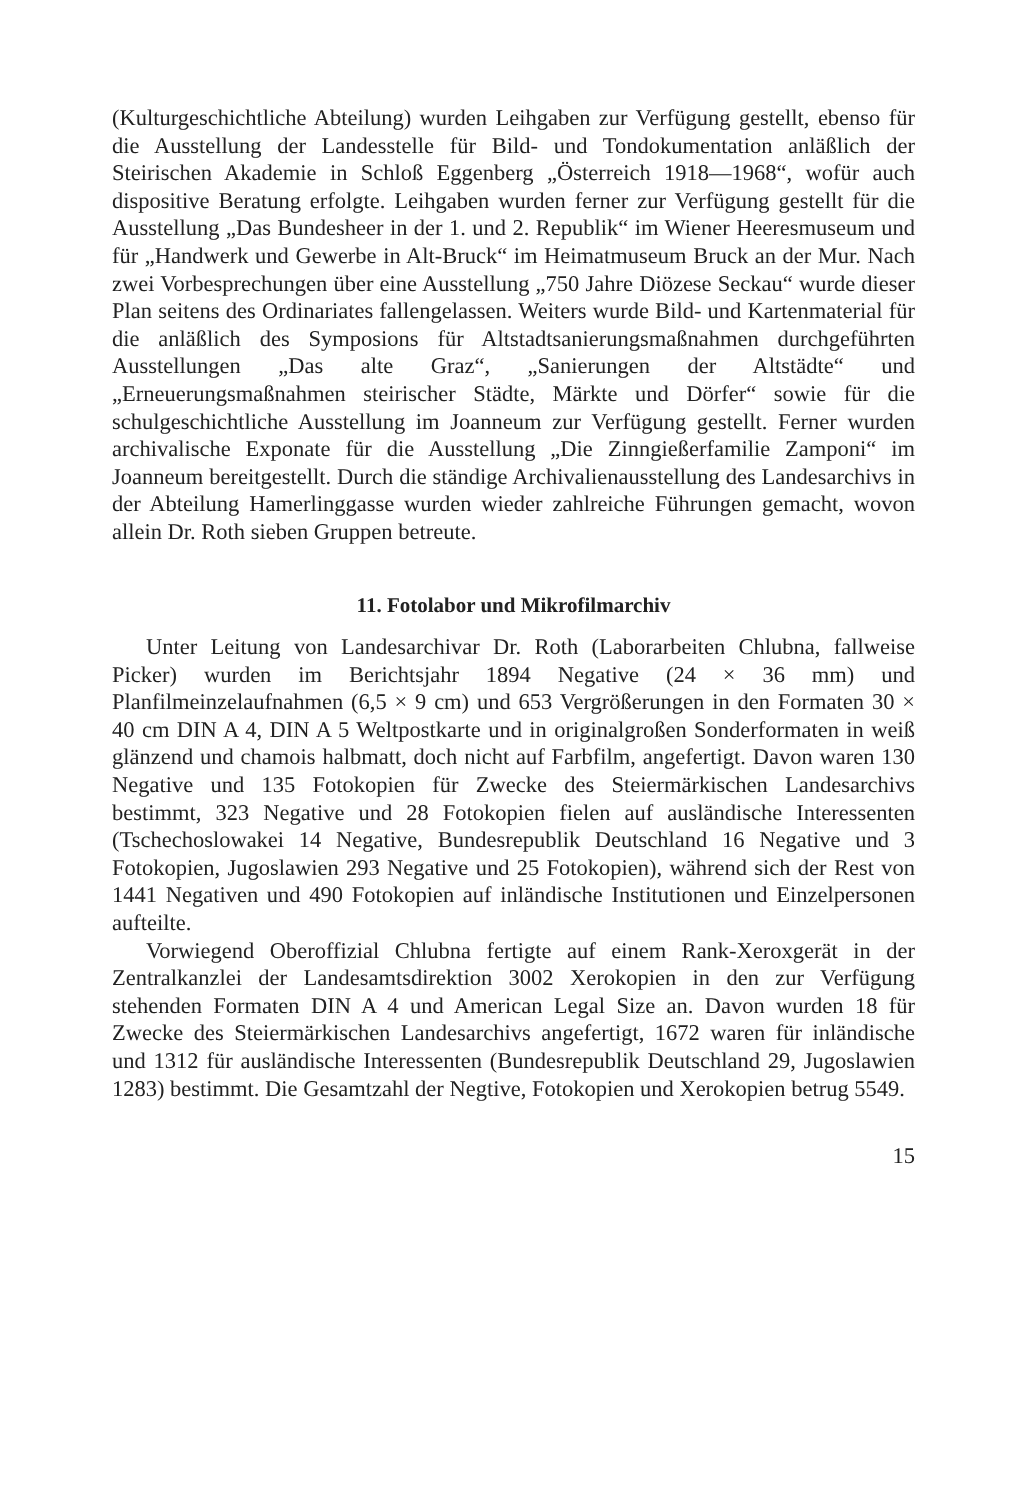(Kulturgeschichtliche Abteilung) wurden Leihgaben zur Verfügung gestellt, ebenso für die Ausstellung der Landesstelle für Bild- und Tondokumentation anläßlich der Steirischen Akademie in Schloß Eggenberg „Österreich 1918—1968“, wofür auch dispositive Beratung erfolgte. Leihgaben wurden ferner zur Verfügung gestellt für die Ausstellung „Das Bundesheer in der 1. und 2. Republik“ im Wiener Heeresmuseum und für „Handwerk und Gewerbe in Alt-Bruck“ im Heimatmuseum Bruck an der Mur. Nach zwei Vorbesprechungen über eine Ausstellung „750 Jahre Diözese Seckau“ wurde dieser Plan seitens des Ordinariates fallengelassen. Weiters wurde Bild- und Kartenmaterial für die anläßlich des Symposions für Altstadtsanierungsmaßnahmen durchgeführten Ausstellungen „Das alte Graz“, „Sanierungen der Altstädte“ und „Erneuerungsmaßnahmen steirischer Städte, Märkte und Dörfer“ sowie für die schulgeschichtliche Ausstellung im Joanneum zur Verfügung gestellt. Ferner wurden archivalische Exponate für die Ausstellung „Die Zinngießerfamilie Zamponi“ im Joanneum bereitgestellt. Durch die ständige Archivalienausstellung des Landesarchivs in der Abteilung Hamerlinggasse wurden wieder zahlreiche Führungen gemacht, wovon allein Dr. Roth sieben Gruppen betreute.
11. Fotolabor und Mikrofilmarchiv
Unter Leitung von Landesarchivar Dr. Roth (Laborarbeiten Chlubna, fallweise Picker) wurden im Berichtsjahr 1894 Negative (24 × 36 mm) und Planfilmeinzelaufnahmen (6,5 × 9 cm) und 653 Vergrößerungen in den Formaten 30 × 40 cm DIN A 4, DIN A 5 Weltpostkarte und in originalgroßen Sonderformaten in weiß glänzend und chamois halbmatt, doch nicht auf Farbfilm, angefertigt. Davon waren 130 Negative und 135 Fotokopien für Zwecke des Steiermärkischen Landesarchivs bestimmt, 323 Negative und 28 Fotokopien fielen auf ausländische Interessenten (Tschechoslowakei 14 Negative, Bundesrepublik Deutschland 16 Negative und 3 Fotokopien, Jugoslawien 293 Negative und 25 Fotokopien), während sich der Rest von 1441 Negativen und 490 Fotokopien auf inländische Institutionen und Einzelpersonen aufteilte.
Vorwiegend Oberoffizial Chlubna fertigte auf einem Rank-Xeroxgerät in der Zentralkanzlei der Landesamtsdirektion 3002 Xerokopien in den zur Verfügung stehenden Formaten DIN A 4 und American Legal Size an. Davon wurden 18 für Zwecke des Steiermärkischen Landesarchivs angefertigt, 1672 waren für inländische und 1312 für ausländische Interessenten (Bundesrepublik Deutschland 29, Jugoslawien 1283) bestimmt. Die Gesamtzahl der Negtive, Fotokopien und Xerokopien betrug 5549.
15